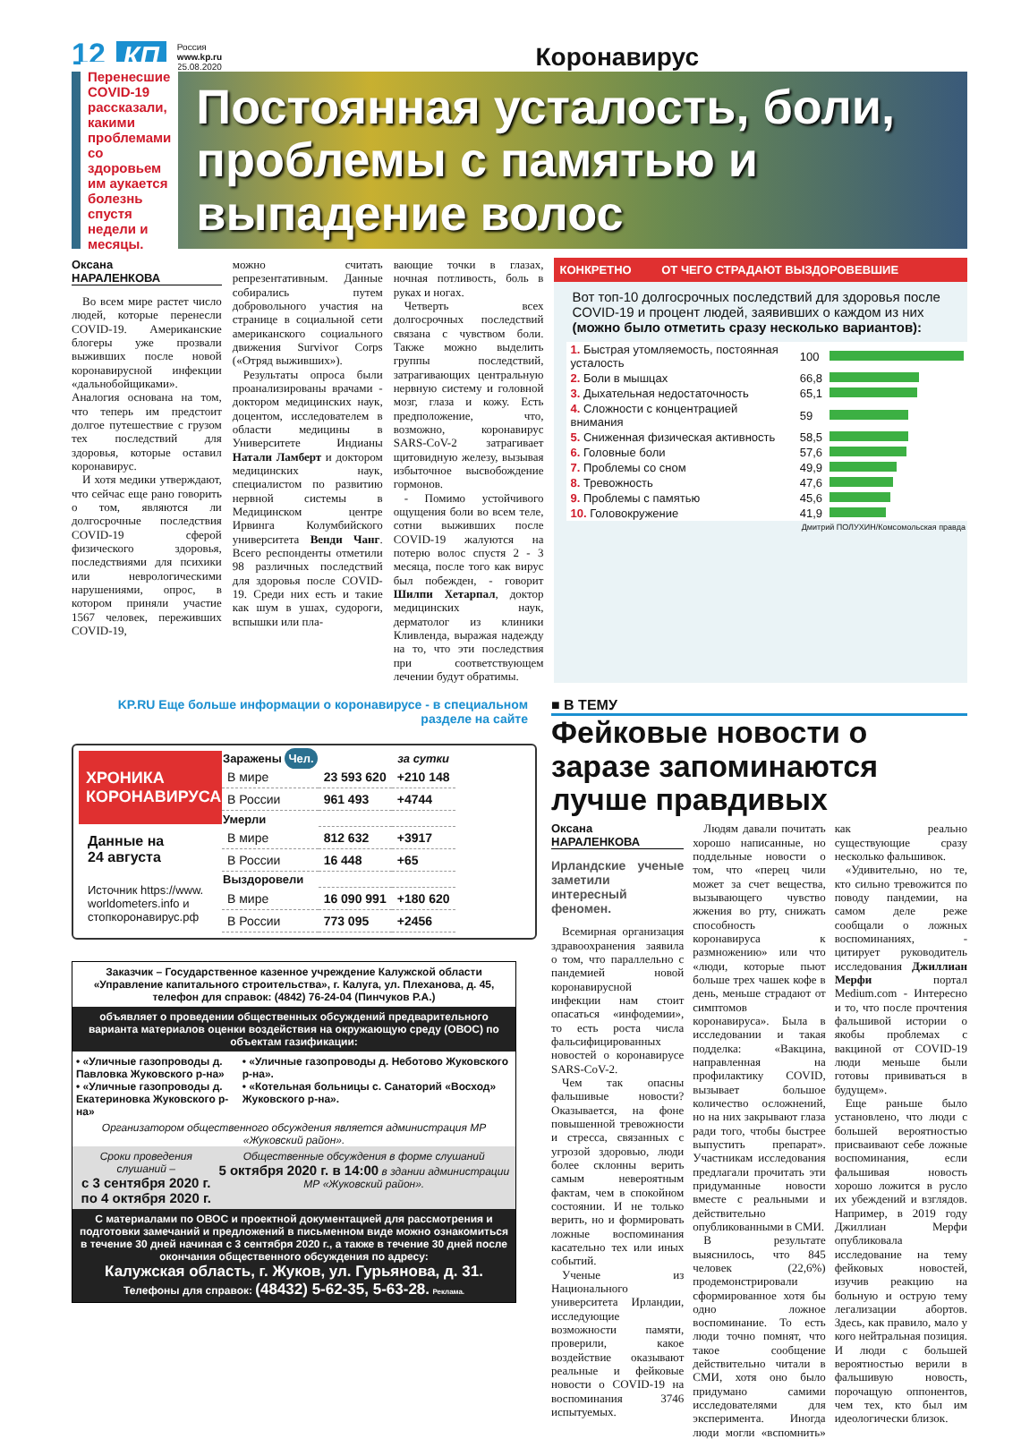12 КП
Россия
www.kp.ru
25.08.2020
Коронавирус
Перенесшие COVID-19 рассказали, какими проблемами со здоровьем им аукается болезнь спустя недели и месяцы.
Постоянная усталость, боли, проблемы с памятью и выпадение волос
Оксана
НАРАЛЕНКОВА
Во всем мире растет число людей, которые перенесли COVID-19. Американские блогеры уже прозвали выживших после новой коронавирусной инфекции «дальнобойщиками». Аналогия основана на том, что теперь им предстоит долгое путешествие с грузом тех последствий для здоровья, которые оставил коронавирус.
И хотя медики утверждают, что сейчас еще рано говорить о том, являются ли долгосрочные последствия COVID-19 сферой физического здоровья, последствиями для психики или неврологическими нарушениями, опрос, в котором приняли участие 1567 человек, переживших COVID-19,
можно считать репрезентативным. Данные собирались путем добровольного участия на странице в социальной сети американского социального движения Survivor Corps («Отряд выживших»).
Результаты опроса были проанализированы врачами - доктором медицинских наук, доцентом, исследователем в области медицины в Университете Индианы Натали Ламберт и доктором медицинских наук, специалистом по развитию нервной системы в Медицинском центре Ирвинга Колумбийского университета Венди Чанг. Всего респонденты отметили 98 различных последствий для здоровья после COVID-19. Среди них есть и такие как шум в ушах, судороги, вспышки или пла-
вающие точки в глазах, ночная потливость, боль в руках и ногах.
Четверть всех долгосрочных последствий связана с чувством боли. Также можно выделить группы последствий, затрагивающих центральную нервную систему и головной мозг, глаза и кожу. Есть предположение, что, возможно, коронавирус SARS-CoV-2 затрагивает щитовидную железу, вызывая избыточное высвобождение гормонов.
- Помимо устойчивого ощущения боли во всем теле, сотни выживших после COVID-19 жалуются на потерю волос спустя 2 - 3 месяца, после того как вирус был побежден, - говорит Шилпи Хетарпал, доктор медицинских наук, дерматолог из клиники Кливленда, выражая надежду на то, что эти последствия при соответствующем лечении будут обратимы.
КОНКРЕТНО ОТ ЧЕГО СТРАДАЮТ ВЫЗДОРОВЕВШИЕ
Вот топ-10 долгосрочных последствий для здоровья после COVID-19 и процент людей, заявивших о каждом из них (можно было отметить сразу несколько вариантов):
| 1. Быстрая утомляемость, постоянная усталость | 100 | |
| 2. Боли в мышцах | 66,8 | |
| 3. Дыхательная недостаточность | 65,1 | |
| 4. Сложности с концентрацией внимания | 59 | |
| 5. Сниженная физическая активность | 58,5 | |
| 6. Головные боли | 57,6 | |
| 7. Проблемы со сном | 49,9 | |
| 8. Тревожность | 47,6 | |
| 9. Проблемы с памятью | 45,6 | |
| 10. Головокружение | 41,9 | |
Дмитрий ПОЛУХИН/Комсомольская правда
KP.RU Еще больше информации о коронавирусе - в специальном разделе на сайте
ХРОНИКА КОРОНАВИРУСА
Данные на
24 августа
Источник https://www. worldometers.info и стопкоронавирус.рф
| Заражены Чел. | | за сутки |
| --- | --- | --- |
| В мире | 23 593 620 | +210 148 |
| В России | 961 493 | +4744 |
| Умерли | | |
| В мире | 812 632 | +3917 |
| В России | 16 448 | +65 |
| Выздоровели | | |
| В мире | 16 090 991 | +180 620 |
| В России | 773 095 | +2456 |
Заказчик – Государственное казенное учреждение Калужской области «Управление капитального строительства», г. Калуга, ул. Плеханова, д. 45, телефон для справок: (4842) 76-24-04 (Пинчуков Р.А.)
объявляет о проведении общественных обсуждений предварительного варианта материалов оценки воздействия на окружающую среду (ОВОС) по объектам газификации:
• «Уличные газопроводы д. Павловка Жуковского р-на»
• «Уличные газопроводы д. Екатериновка Жуковского р-на»
• «Уличные газопроводы д. Неботово Жуковского р-на».
• «Котельная больницы с. Санаторий «Восход» Жуковского р-на».
Организатором общественного обсуждения является администрация МР «Жуковский район».
Сроки проведения слушаний –
с 3 сентября 2020 г. по 4 октября 2020 г.
Общественные обсуждения в форме слушаний
5 октября 2020 г. в 14:00 в здании администрации МР «Жуковский район».
С материалами по ОВОС и проектной документацией для рассмотрения и подготовки замечаний и предложений в письменном виде можно ознакомиться в течение 30 дней начиная с 3 сентября 2020 г., а также в течение 30 дней после окончания общественного обсуждения по адресу:
Калужская область, г. Жуков, ул. Гурьянова, д. 31.
Телефоны для справок: (48432) 5-62-35, 5-63-28. Реклама.
■ В ТЕМУ
Фейковые новости о заразе запоминаются лучше правдивых
Оксана НАРАЛЕНКОВА
Ирландские ученые заметили интересный феномен.
Всемирная организация здравоохранения заявила о том, что параллельно с пандемией новой коронавирусной инфекции нам стоит опасаться «инфодемии», то есть роста числа фальсифицированных новостей о коронавирусе SARS-CoV-2.
Чем так опасны фальшивые новости? Оказывается, на фоне повышенной тревожности и стресса, связанных с угрозой здоровью, люди более склонны верить самым невероятным фактам, чем в спокойном состоянии. И не только верить, но и формировать ложные воспоминания касательно тех или иных событий.
Ученые из Национального университета Ирландии, исследующие возможности памяти, проверили, какое воздействие оказывают реальные и фейковые новости о COVID-19 на воспоминания 3746 испытуемых.
Людям давали почитать хорошо написанные, но поддельные новости о том, что «перец чили может за счет вещества, вызывающего чувство жжения во рту, снижать способность коронавируса к размножению» или что «люди, которые пьют больше трех чашек кофе в день, меньше страдают от симптомов коронавируса». Была в исследовании и такая подделка: «Вакцина, направленная на профилактику COVID, вызывает большое количество осложнений, но на них закрывают глаза ради того, чтобы быстрее выпустить препарат». Участникам исследования предлагали прочитать эти придуманные новости вместе с реальными и действительно опубликованными в СМИ.
В результате выяснилось, что 845 человек (22,6%) продемонстрировали сформированное хотя бы одно ложное воспоминание. То есть люди точно помнят, что такое сообщение действительно читали в СМИ, хотя оно было придумано самими исследователями для эксперимента. Иногда люди могли «вспомнить» как реально существующие сразу несколько фальшивок.
«Удивительно, но те, кто сильно тревожится по поводу пандемии, на самом деле реже сообщали о ложных воспоминаниях, - цитирует руководитель исследования Джиллиан Мерфи портал Medium.com - Интересно и то, что после прочтения фальшивой истории о якобы проблемах с вакциной от COVID-19 люди меньше были готовы прививаться в будущем».
Еще раньше было установлено, что люди с большей вероятностью присваивают себе ложные воспоминания, если фальшивая новость хорошо ложится в русло их убеждений и взглядов. Например, в 2019 году Джиллиан Мерфи опубликовала исследование на тему фейковых новостей, изучив реакцию на больную и острую тему легализации абортов. Здесь, как правило, мало у кого нейтральная позиция. И люди с большей вероятностью верили в фальшивую новость, порочащую оппонентов, чем тех, кто был им идеологически близок.